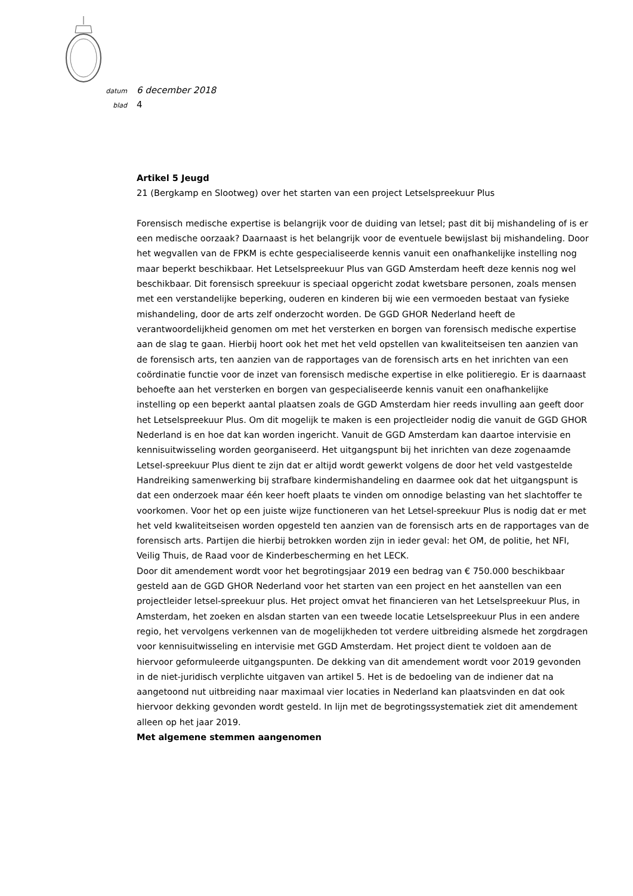datum 6 december 2018
blad 4
Artikel 5 Jeugd
21 (Bergkamp en Slootweg) over het starten van een project Letselspreekuur Plus
Forensisch medische expertise is belangrijk voor de duiding van letsel; past dit bij mishandeling of is er een medische oorzaak? Daarnaast is het belangrijk voor de eventuele bewijslast bij mishandeling. Door het wegvallen van de FPKM is echte gespecialiseerde kennis vanuit een onafhankelijke instelling nog maar beperkt beschikbaar. Het Letselspreekuur Plus van GGD Amsterdam heeft deze kennis nog wel beschikbaar. Dit forensisch spreekuur is speciaal opgericht zodat kwetsbare personen, zoals mensen met een verstandelijke beperking, ouderen en kinderen bij wie een vermoeden bestaat van fysieke mishandeling, door de arts zelf onderzocht worden. De GGD GHOR Nederland heeft de verantwoordelijkheid genomen om met het versterken en borgen van forensisch medische expertise aan de slag te gaan. Hierbij hoort ook het met het veld opstellen van kwaliteitseisen ten aanzien van de forensisch arts, ten aanzien van de rapportages van de forensisch arts en het inrichten van een coördinatie functie voor de inzet van forensisch medische expertise in elke politieregio. Er is daarnaast behoefte aan het versterken en borgen van gespecialiseerde kennis vanuit een onafhankelijke instelling op een beperkt aantal plaatsen zoals de GGD Amsterdam hier reeds invulling aan geeft door het Letselspreekuur Plus. Om dit mogelijk te maken is een projectleider nodig die vanuit de GGD GHOR Nederland is en hoe dat kan worden ingericht. Vanuit de GGD Amsterdam kan daartoe intervisie en kennisuitwisseling worden georganiseerd. Het uitgangspunt bij het inrichten van deze zogenaamde Letsel-spreekuur Plus dient te zijn dat er altijd wordt gewerkt volgens de door het veld vastgestelde Handreiking samenwerking bij strafbare kindermishandeling en daarmee ook dat het uitgangspunt is dat een onderzoek maar één keer hoeft plaats te vinden om onnodige belasting van het slachtoffer te voorkomen. Voor het op een juiste wijze functioneren van het Letsel-spreekuur Plus is nodig dat er met het veld kwaliteitseisen worden opgesteld ten aanzien van de forensisch arts en de rapportages van de forensisch arts. Partijen die hierbij betrokken worden zijn in ieder geval: het OM, de politie, het NFI, Veilig Thuis, de Raad voor de Kinderbescherming en het LECK.
Door dit amendement wordt voor het begrotingsjaar 2019 een bedrag van € 750.000 beschikbaar gesteld aan de GGD GHOR Nederland voor het starten van een project en het aanstellen van een projectleider letsel-spreekuur plus. Het project omvat het financieren van het Letselspreekuur Plus, in Amsterdam, het zoeken en alsdan starten van een tweede locatie Letselspreekuur Plus in een andere regio, het vervolgens verkennen van de mogelijkheden tot verdere uitbreiding alsmede het zorgdragen voor kennisuitwisseling en intervisie met GGD Amsterdam. Het project dient te voldoen aan de hiervoor geformuleerde uitgangspunten. De dekking van dit amendement wordt voor 2019 gevonden in de niet-juridisch verplichte uitgaven van artikel 5. Het is de bedoeling van de indiener dat na aangetoond nut uitbreiding naar maximaal vier locaties in Nederland kan plaatsvinden en dat ook hiervoor dekking gevonden wordt gesteld. In lijn met de begrotingssystematiek ziet dit amendement alleen op het jaar 2019.
Met algemene stemmen aangenomen